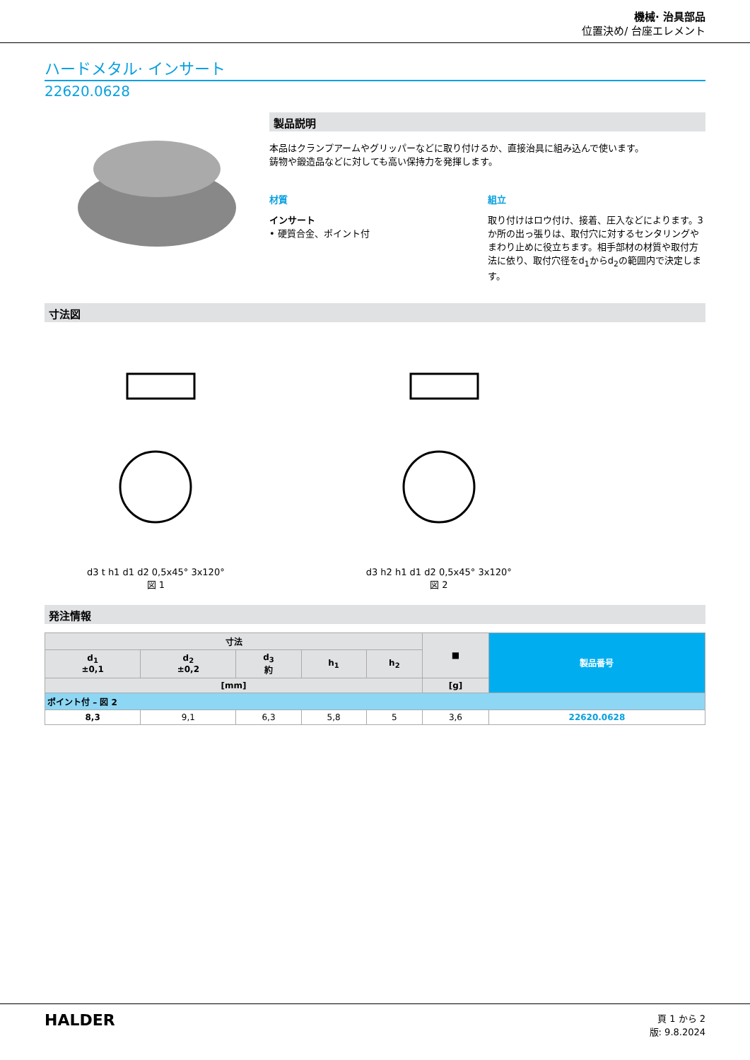機械· 治具部品
位置決め/ 台座エレメント
ハードメタル· インサート
22620.0628
製品説明
本品はクランプアームやグリッパーなどに取り付けるか、直接治具に組み込んで使います。
鋳物や鍛造品などに対しても高い保持力を発揮します。
材質
インサート
• 硬質合金、ポイント付
組立
取り付けはロウ付け、接着、圧入などによります。3か所の出っ張りは、取付穴に対するセンタリングやまわり止めに役立ちます。相手部材の材質や取付方法に依り、取付穴径をd<sub>1</sub>からd<sub>2</sub>の範囲内で決定します。
寸法図
d3 t h1 d1 d2 0,5x45° 3x120°
図 1
d3 h2 h1 d1 d2 0,5x45° 3x120°
図 2
発注情報
| 寸法 | | | | | ■ | 製品番号 |
| --- | --- | --- | --- | --- | --- | --- |
| d<sub>1</sub> ±0,1 | d<sub>2</sub> ±0,2 | d<sub>3</sub> 約 | h<sub>1</sub> | h<sub>2</sub> | | |
| [mm] | | | | | [g] | |
| ポイント付 – 図 2 | | | | | | |
| 8,3 | 9,1 | 6,3 | 5,8 | 5 | 3,6 | 22620.0628 |
HALDER
頁 1 から 2
版: 9.8.2024